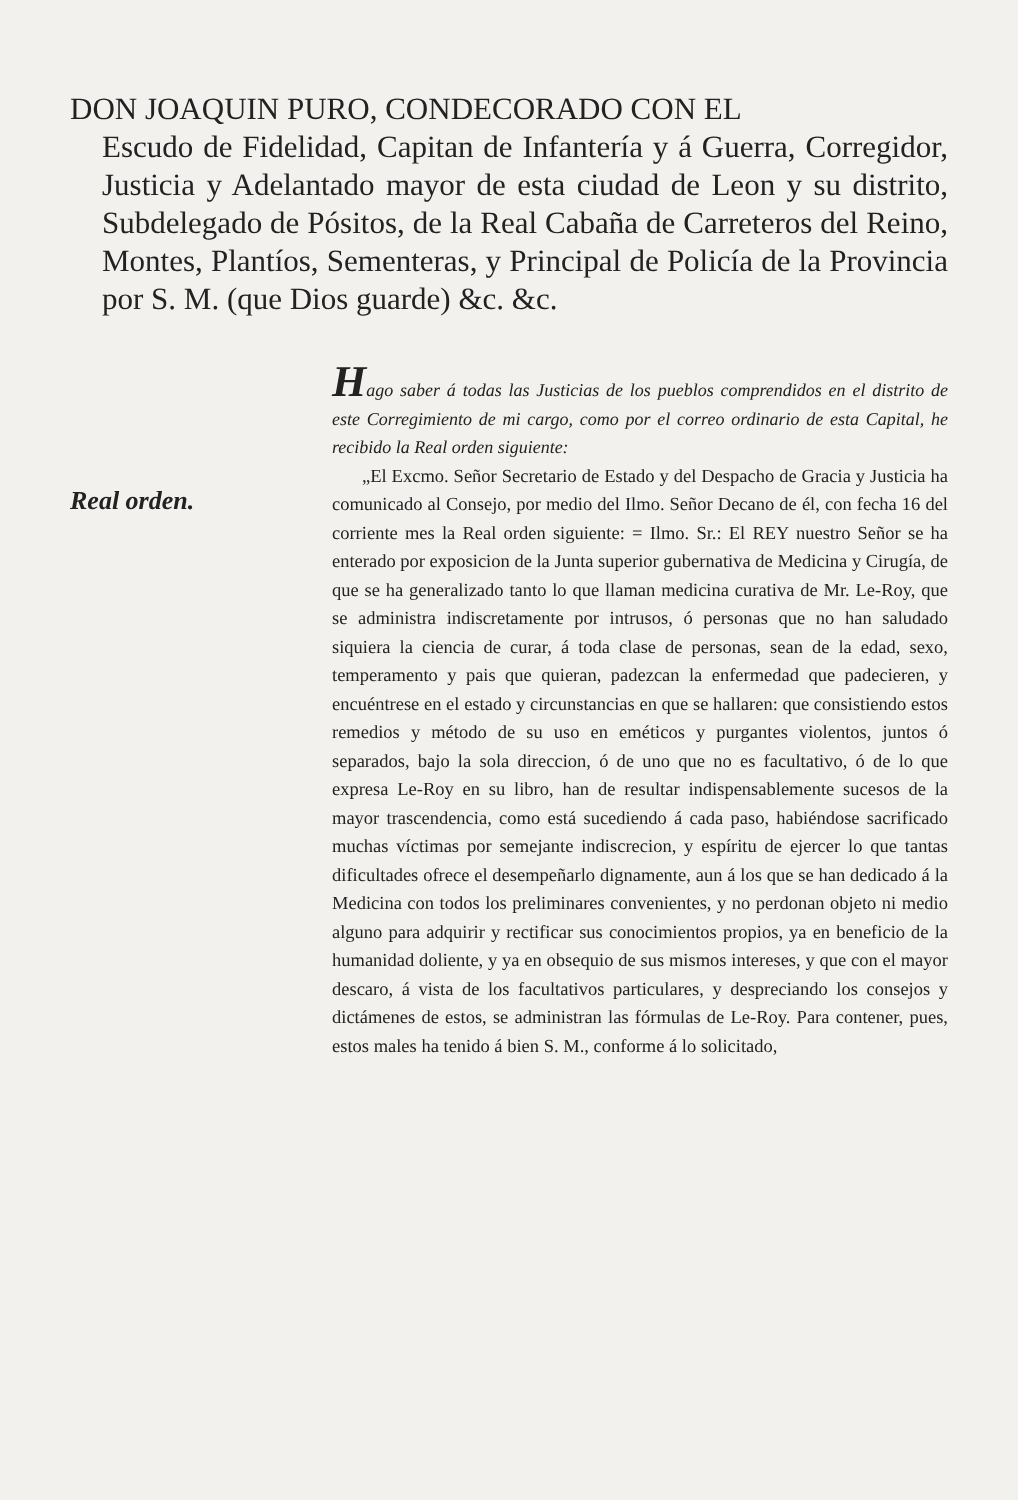DON JOAQUIN PURO, CONDECORADO CON EL
Escudo de Fidelidad, Capitan de Infantería y á Guerra, Corregidor, Justicia y Adelantado mayor de esta ciudad de Leon y su distrito, Subdelegado de Pósitos, de la Real Cabaña de Carreteros del Reino, Montes, Plantíos, Sementeras, y Principal de Policía de la Provincia por S. M. (que Dios guarde) &c. &c.
Real orden.
Hago saber á todas las Justicias de los pueblos comprendidos en el distrito de este Corregimiento de mi cargo, como por el correo ordinario de esta Capital, he recibido la Real orden siguiente:
„El Excmo. Señor Secretario de Estado y del Despacho de Gracia y Justicia ha comunicado al Consejo, por medio del Ilmo. Señor Decano de él, con fecha 16 del corriente mes la Real orden siguiente: = Ilmo. Sr.: El REY nuestro Señor se ha enterado por exposicion de la Junta superior gubernativa de Medicina y Cirugía, de que se ha generalizado tanto lo que llaman medicina curativa de Mr. Le-Roy, que se administra indiscretamente por intrusos, ó personas que no han saludado siquiera la ciencia de curar, á toda clase de personas, sean de la edad, sexo, temperamento y pais que quieran, padezcan la enfermedad que padecieren, y encuéntrese en el estado y circunstancias en que se hallaren: que consistiendo estos remedios y método de su uso en eméticos y purgantes violentos, juntos ó separados, bajo la sola direccion, ó de uno que no es facultativo, ó de lo que expresa Le-Roy en su libro, han de resultar indispensablemente sucesos de la mayor trascendencia, como está sucediendo á cada paso, habiéndose sacrificado muchas víctimas por semejante indiscrecion, y espíritu de ejercer lo que tantas dificultades ofrece el desempeñarlo dignamente, aun á los que se han dedicado á la Medicina con todos los preliminares convenientes, y no perdonan objeto ni medio alguno para adquirir y rectificar sus conocimientos propios, ya en beneficio de la humanidad doliente, y ya en obsequio de sus mismos intereses, y que con el mayor descaro, á vista de los facultativos particulares, y despreciando los consejos y dictámenes de estos, se administran las fórmulas de Le-Roy. Para contener, pues, estos males ha tenido á bien S. M., conforme á lo solicitado,